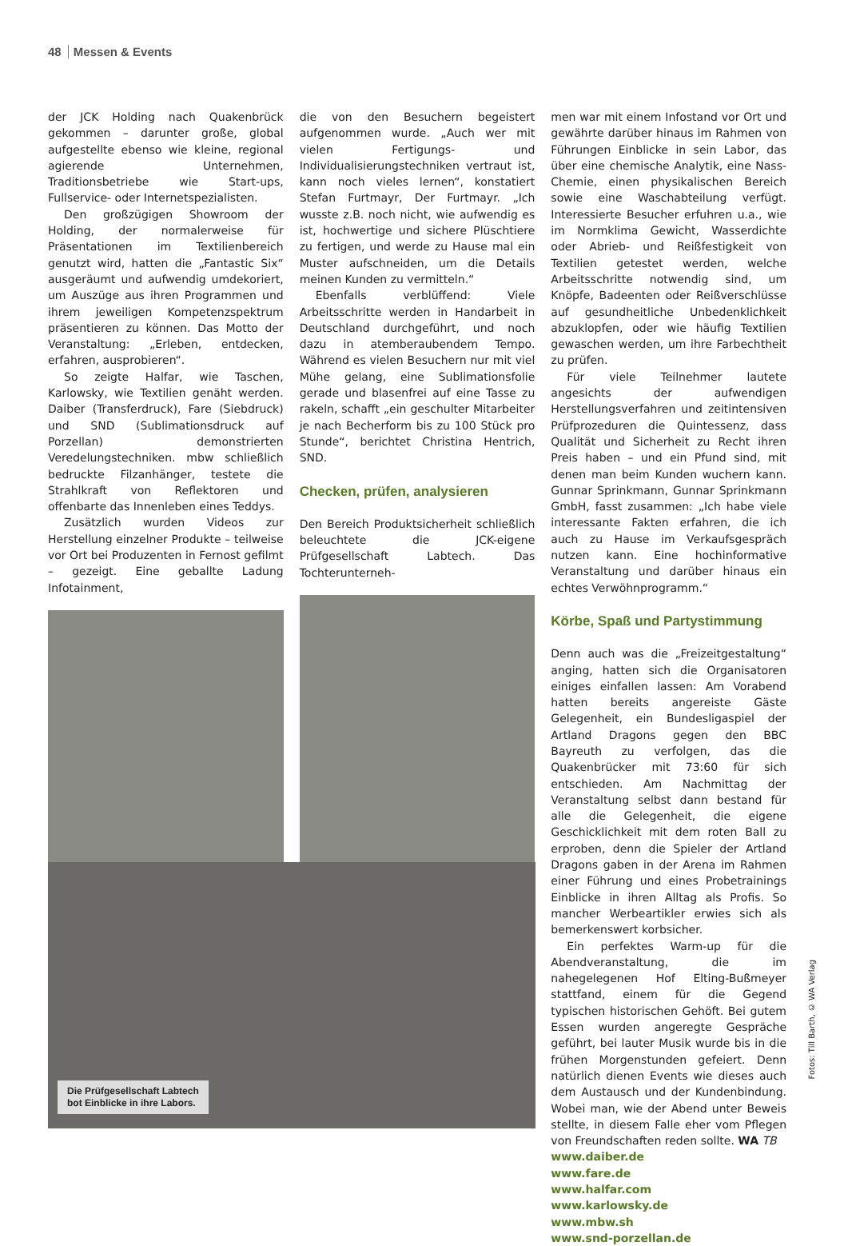48 Messen & Events
der JCK Holding nach Quakenbrück gekommen – darunter große, global aufgestellte ebenso wie kleine, regional agierende Unternehmen, Traditionsbetriebe wie Start-ups, Fullservice- oder Internetspezialisten.
Den großzügigen Showroom der Holding, der normalerweise für Präsentationen im Textilienbereich genutzt wird, hatten die „Fantastic Six“ ausgeräumt und aufwendig umdekoriert, um Auszüge aus ihren Programmen und ihrem jeweiligen Kompetenzspektrum präsentieren zu können. Das Motto der Veranstaltung: „Erleben, entdecken, erfahren, ausprobieren“.
So zeigte Halfar, wie Taschen, Karlowsky, wie Textilien genäht werden. Daiber (Transferdruck), Fare (Siebdruck) und SND (Sublimationsdruck auf Porzellan) demonstrierten Veredelungstechniken. mbw schließlich bedruckte Filzanhänger, testete die Strahlkraft von Reflektoren und offenbarte das Innenleben eines Teddys.
Zusätzlich wurden Videos zur Herstellung einzelner Produkte – teilweise vor Ort bei Produzenten in Fernost gefilmt – gezeigt. Eine geballte Ladung Infotainment,
die von den Besuchern begeistert aufgenommen wurde. „Auch wer mit vielen Fertigungs- und Individualisierungstechniken vertraut ist, kann noch vieles lernen“, konstatiert Stefan Furtmayr, Der Furtmayr. „Ich wusste z.B. noch nicht, wie aufwendig es ist, hochwertige und sichere Plüschtiere zu fertigen, und werde zu Hause mal ein Muster aufschneiden, um die Details meinen Kunden zu vermitteln.“
Ebenfalls verblüffend: Viele Arbeitsschritte werden in Handarbeit in Deutschland durchgeführt, und noch dazu in atemberaubendem Tempo. Während es vielen Besuchern nur mit viel Mühe gelang, eine Sublimationsfolie gerade und blasenfrei auf eine Tasse zu rakeln, schafft „ein geschulter Mitarbeiter je nach Becherform bis zu 100 Stück pro Stunde“, berichtet Christina Hentrich, SND.
Checken, prüfen, analysieren
Den Bereich Produktsicherheit schließlich beleuchtete die JCK-eigene Prüfgesellschaft Labtech. Das Tochterunterneh-
men war mit einem Infostand vor Ort und gewährte darüber hinaus im Rahmen von Führungen Einblicke in sein Labor, das über eine chemische Analytik, eine Nass-Chemie, einen physikalischen Bereich sowie eine Waschabteilung verfügt. Interessierte Besucher erfuhren u.a., wie im Normklima Gewicht, Wasserdichte oder Abrieb- und Reißfestigkeit von Textilien getestet werden, welche Arbeitsschritte notwendig sind, um Knöpfe, Badeenten oder Reißverschlüsse auf gesundheitliche Unbedenklichkeit abzuklopfen, oder wie häufig Textilien gewaschen werden, um ihre Farbechtheit zu prüfen.
Für viele Teilnehmer lautete angesichts der aufwendigen Herstellungsverfahren und zeitintensiven Prüfprozeduren die Quintessenz, dass Qualität und Sicherheit zu Recht ihren Preis haben – und ein Pfund sind, mit denen man beim Kunden wuchern kann. Gunnar Sprinkmann, Gunnar Sprinkmann GmbH, fasst zusammen: „Ich habe viele interessante Fakten erfahren, die ich auch zu Hause im Verkaufsgespräch nutzen kann. Eine hochinformative Veranstaltung und darüber hinaus ein echtes Verwöhnprogramm.“
Körbe, Spaß und Partystimmung
Denn auch was die „Freizeitgestaltung“ anging, hatten sich die Organisatoren einiges einfallen lassen: Am Vorabend hatten bereits angereiste Gäste Gelegenheit, ein Bundesligaspiel der Artland Dragons gegen den BBC Bayreuth zu verfolgen, das die Quakenbrücker mit 73:60 für sich entschieden. Am Nachmittag der Veranstaltung selbst dann bestand für alle die Gelegenheit, die eigene Geschicklichkeit mit dem roten Ball zu erproben, denn die Spieler der Artland Dragons gaben in der Arena im Rahmen einer Führung und eines Probetrainings Einblicke in ihren Alltag als Profis. So mancher Werbeartikler erwies sich als bemerkenswert korbsicher.
Ein perfektes Warm-up für die Abendveranstaltung, die im nahegelegenen Hof Elting-Bußmeyer stattfand, einem für die Gegend typischen historischen Gehöft. Bei gutem Essen wurden angeregte Gespräche geführt, bei lauter Musik wurde bis in die frühen Morgenstunden gefeiert. Denn natürlich dienen Events wie dieses auch dem Austausch und der Kundenbindung. Wobei man, wie der Abend unter Beweis stellte, in diesem Falle eher vom Pflegen von Freundschaften reden sollte. WA TB
www.daiber.de
www.fare.de
www.halfar.com
www.karlowsky.de
www.mbw.sh
www.snd-porzellan.de
Die Prüfgesellschaft Labtech
bot Einblicke in ihre Labors.
Fotos: Till Barth, © WA Verlag